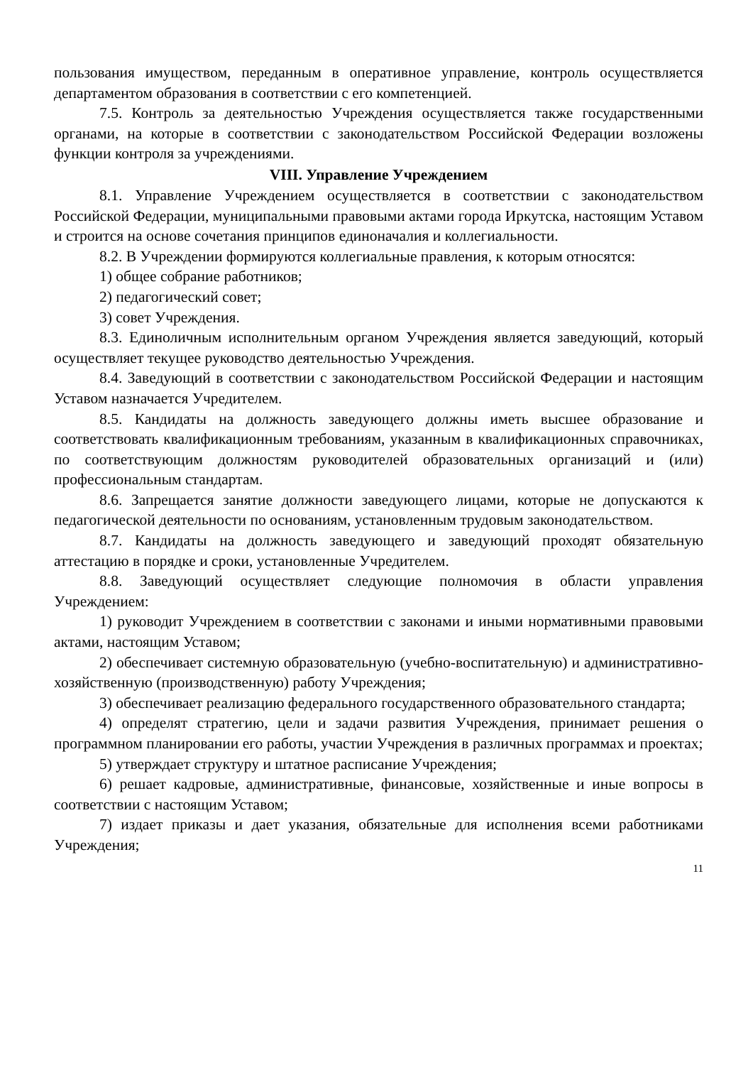пользования имуществом, переданным в оперативное управление, контроль осуществляется департаментом образования в соответствии с его компетенцией.
7.5. Контроль за деятельностью Учреждения осуществляется также государственными органами, на которые в соответствии с законодательством Российской Федерации возложены функции контроля за учреждениями.
VIII. Управление Учреждением
8.1. Управление Учреждением осуществляется в соответствии с законодательством Российской Федерации, муниципальными правовыми актами города Иркутска, настоящим Уставом и строится на основе сочетания принципов единоначалия и коллегиальности.
8.2. В Учреждении формируются коллегиальные правления, к которым относятся:
1) общее собрание работников;
2) педагогический совет;
3) совет Учреждения.
8.3. Единоличным исполнительным органом Учреждения является заведующий, который осуществляет текущее руководство деятельностью Учреждения.
8.4. Заведующий в соответствии с законодательством Российской Федерации и настоящим Уставом назначается Учредителем.
8.5. Кандидаты на должность заведующего должны иметь высшее образование и соответствовать квалификационным требованиям, указанным в квалификационных справочниках, по соответствующим должностям руководителей образовательных организаций и (или) профессиональным стандартам.
8.6. Запрещается занятие должности заведующего лицами, которые не допускаются к педагогической деятельности по основаниям, установленным трудовым законодательством.
8.7. Кандидаты на должность заведующего и заведующий проходят обязательную аттестацию в порядке и сроки, установленные Учредителем.
8.8. Заведующий осуществляет следующие полномочия в области управления Учреждением:
1) руководит Учреждением в соответствии с законами и иными нормативными правовыми актами, настоящим Уставом;
2) обеспечивает системную образовательную (учебно-воспитательную) и административно-хозяйственную (производственную) работу Учреждения;
3) обеспечивает реализацию федерального государственного образовательного стандарта;
4) определят стратегию, цели и задачи развития Учреждения, принимает решения о программном планировании его работы, участии Учреждения в различных программах и проектах;
5) утверждает структуру и штатное расписание Учреждения;
6) решает кадровые, административные, финансовые, хозяйственные и иные вопросы в соответствии с настоящим Уставом;
7) издает приказы и дает указания, обязательные для исполнения всеми работниками Учреждения;
11